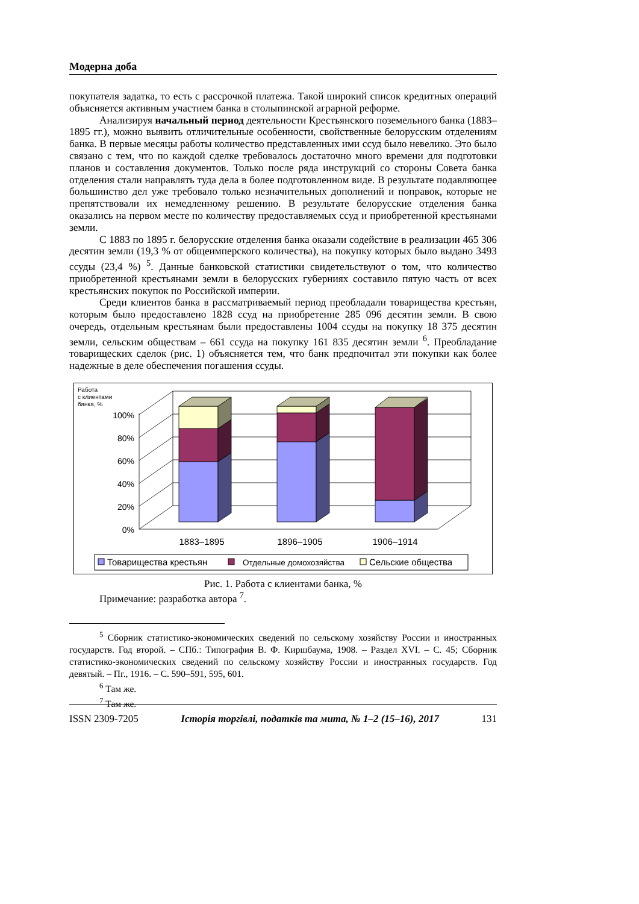Модерна доба
покупателя задатка, то есть с рассрочкой платежа. Такой широкий список кредитных операций объясняется активным участием банка в столыпинской аграрной реформе.
Анализируя начальный период деятельности Крестьянского поземельного банка (1883–1895 гг.), можно выявить отличительные особенности, свойственные белорусским отделениям банка. В первые месяцы работы количество представленных ими ссуд было невелико. Это было связано с тем, что по каждой сделке требовалось достаточно много времени для подготовки планов и составления документов. Только после ряда инструкций со стороны Совета банка отделения стали направлять туда дела в более подготовленном виде. В результате подавляющее большинство дел уже требовало только незначительных дополнений и поправок, которые не препятствовали их немедленному решению. В результате белорусские отделения банка оказались на первом месте по количеству предоставляемых ссуд и приобретенной крестьянами земли.
С 1883 по 1895 г. белорусские отделения банка оказали содействие в реализации 465 306 десятин земли (19,3 % от общеимперского количества), на покупку которых было выдано 3493 ссуды (23,4 %) <sup>5</sup>. Данные банковской статистики свидетельствуют о том, что количество приобретенной крестьянами земли в белорусских губерниях составило пятую часть от всех крестьянских покупок по Российской империи.
Среди клиентов банка в рассматриваемый период преобладали товарищества крестьян, которым было предоставлено 1828 ссуд на приобретение 285 096 десятин земли. В свою очередь, отдельным крестьянам были предоставлены 1004 ссуды на покупку 18 375 десятин земли, сельским обществам – 661 ссуда на покупку 161 835 десятин земли <sup>6</sup>. Преобладание товарищеских сделок (рис. 1) объясняется тем, что банк предпочитал эти покупки как более надежные в деле обеспечения погашения ссуды.
Работа
с клиентами
банка, %
100%
80%
60%
40%
20%
0%
1883–1895
1896–1905
1906–1914
Товарищества крестьян
Отдельные домохозяйства
Сельские общества
Рис. 1. Работа с клиентами банка, %
Примечание: разработка автора <sup>7</sup>.
<sup>5</sup> Сборник статистико-экономических сведений по сельскому хозяйству России и иностранных государств. Год второй. – СПб.: Типография В. Ф. Киршбаума, 1908. – Раздел XVI. – С. 45; Сборник статистико-экономических сведений по сельскому хозяйству России и иностранных государств. Год девятый. – Пг., 1916. – С. 590–591, 595, 601.
<sup>6</sup> Там же.
<sup>7</sup> Там же.
ISSN 2309-7205 Історія торгівлі, податків та мита, № 1–2 (15–16), 2017 131